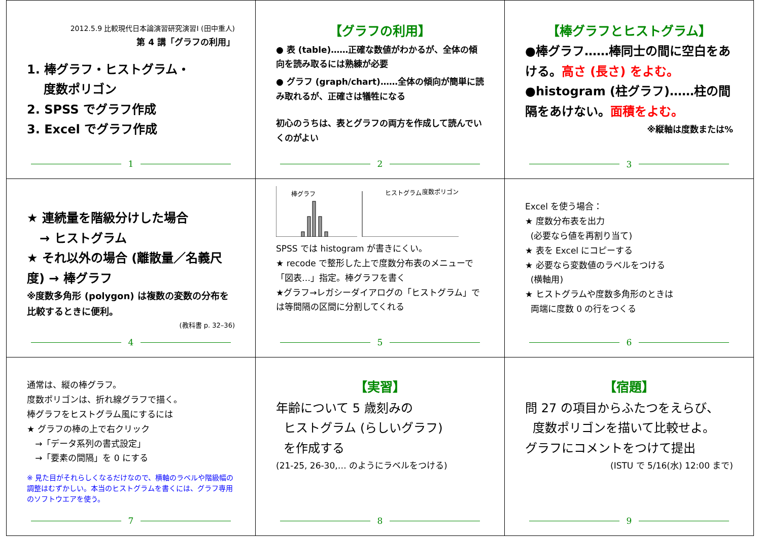2012.5.9 比較現代日本論演習研究演習Ⅰ (田中重人)
第 4 講「グラフの利用」
1. 棒グラフ・ヒストグラム・
度数ポリゴン
2. SPSS でグラフ作成
3. Excel でグラフ作成
1
【グラフの利用】
● 表 (table)……正確な数値がわかるが、全体の傾向を読み取るには熟練が必要
● グラフ (graph/chart)……全体の傾向が簡単に読み取れるが、正確さは犠牲になる
初心のうちは、表とグラフの両方を作成して読んでいくのがよい
2
【棒グラフとヒストグラム】
●棒グラフ……棒同士の間に空白をあける。高さ (長さ) をよむ。
●histogram (柱グラフ)……柱の間隔をあけない。面積をよむ。
※縦軸は度数または%
3
★ 連続量を階級分けした場合
→ ヒストグラム
★ それ以外の場合 (離散量／名義尺度) → 棒グラフ
※度数多角形 (polygon) は複数の変数の分布を比較するときに便利。
(教科書 p. 32–36)
4
棒グラフ
ヒストグラム
度数ポリゴン
SPSS では histogram が書きにくい。
★ recode で整形した上で度数分布表のメニューで「図表…」指定。棒グラフを書く
★グラフ→レガシーダイアログの「ヒストグラム」では等間隔の区間に分割してくれる
5
Excel を使う場合：
★ 度数分布表を出力
(必要なら値を再割り当て)
★ 表を Excel にコピーする
★ 必要なら変数値のラベルをつける
(横軸用)
★ ヒストグラムや度数多角形のときは
両端に度数 0 の行をつくる
6
通常は、縦の棒グラフ。
度数ポリゴンは、折れ線グラフで描く。
棒グラフをヒストグラム風にするには
★ グラフの棒の上で右クリック
→「データ系列の書式設定」
→「要素の間隔」を 0 にする
※ 見た目がそれらしくなるだけなので、横軸のラベルや階級幅の調整はむずかしい。本当のヒストグラムを書くには、グラフ専用のソフトウエアを使う。
7
【実習】
年齢について 5 歳刻みの
ヒストグラム (らしいグラフ)
を作成する
(21-25, 26-30,… のようにラベルをつける)
8
【宿題】
問 27 の項目からふたつをえらび、
度数ポリゴンを描いて比較せよ。
グラフにコメントをつけて提出
(ISTU で 5/16(水) 12:00 まで)
9